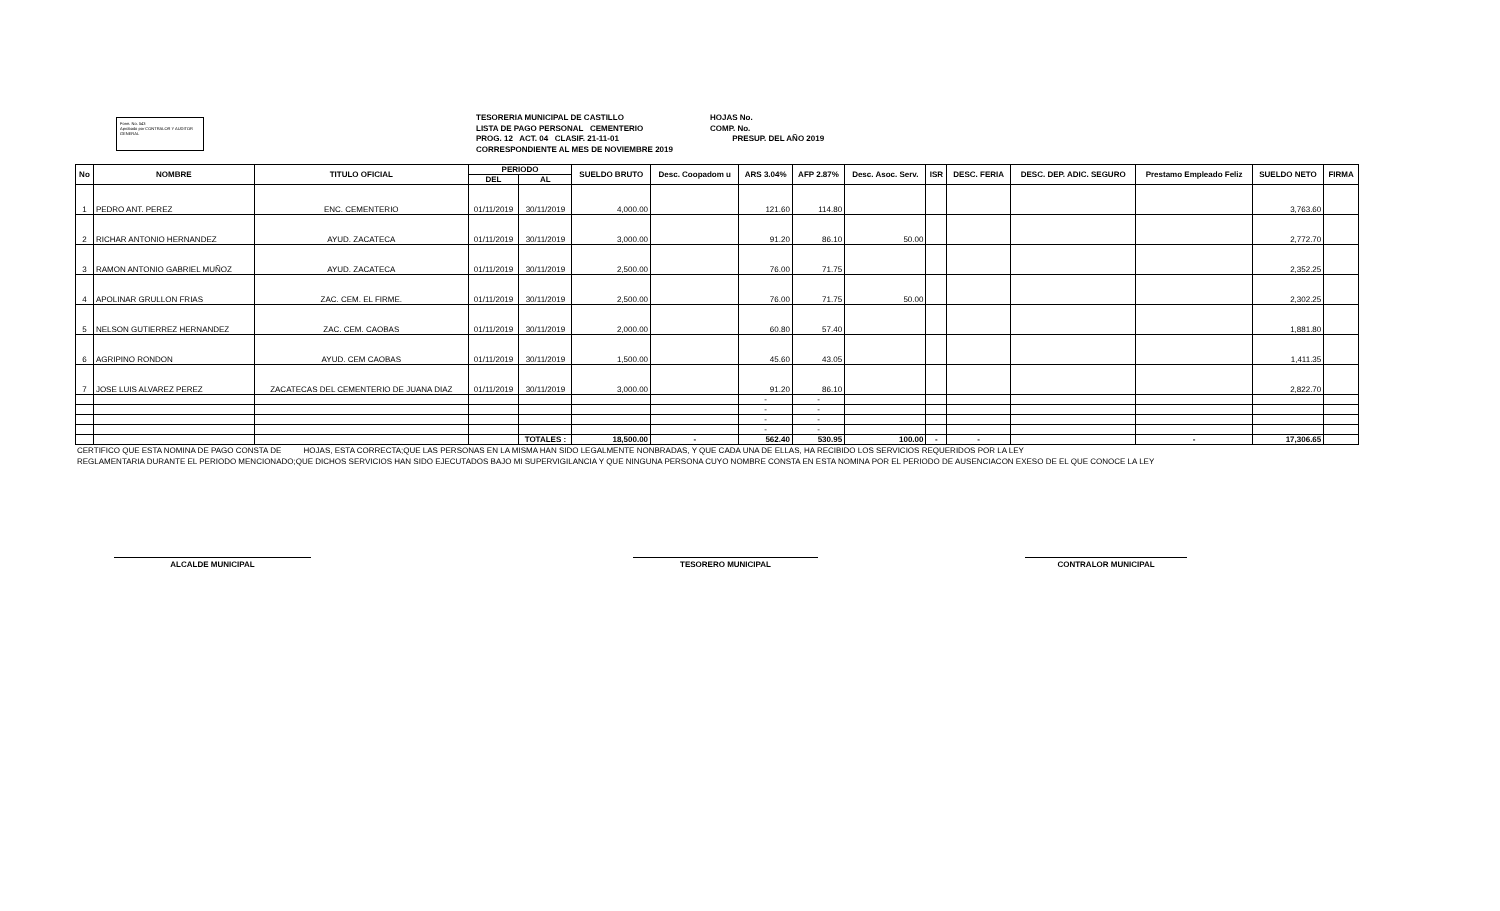Form. No. 543
Aprobado por CONTRALOR Y AUDITOR GENERAL
TESORERIA MUNICIPAL DE CASTILLO
LISTA DE PAGO PERSONAL CEMENTERIO
PROG. 12 ACT. 04 CLASIF. 21-11-01
CORRESPONDIENTE AL MES DE NOVIEMBRE 2019
HOJAS No.
COMP. No.
PRESUP. DEL AÑO 2019
| No | NOMBRE | TITULO OFICIAL | PERIODO | | SUELDO BRUTO | Desc. Coopadom u | ARS 3.04% | AFP 2.87% | Desc. Asoc. Serv. | ISR | DESC. FERIA | DESC. DEP. ADIC. SEGURO | Prestamo Empleado Feliz | SUELDO NETO | FIRMA |
| --- | --- | --- | --- | --- | --- | --- | --- | --- | --- | --- | --- | --- | --- | --- | --- |
| | | | DEL | AL | | | | | | | | | | | |
| 1 | PEDRO ANT. PEREZ | ENC. CEMENTERIO | 01/11/2019 | 30/11/2019 | 4,000.00 | | 121.60 | 114.80 | | | | | | 3,763.60 | |
| 2 | RICHAR ANTONIO HERNANDEZ | AYUD. ZACATECA | 01/11/2019 | 30/11/2019 | 3,000.00 | | 91.20 | 86.10 | 50.00 | | | | | 2,772.70 | |
| 3 | RAMON ANTONIO GABRIEL MUÑOZ | AYUD. ZACATECA | 01/11/2019 | 30/11/2019 | 2,500.00 | | 76.00 | 71.75 | | | | | | 2,352.25 | |
| 4 | APOLINAR GRULLON FRIAS | ZAC. CEM. EL FIRME. | 01/11/2019 | 30/11/2019 | 2,500.00 | | 76.00 | 71.75 | 50.00 | | | | | 2,302.25 | |
| 5 | NELSON GUTIERREZ HERNANDEZ | ZAC. CEM. CAOBAS | 01/11/2019 | 30/11/2019 | 2,000.00 | | 60.80 | 57.40 | | | | | | 1,881.80 | |
| 6 | AGRIPINO RONDON | AYUD. CEM CAOBAS | 01/11/2019 | 30/11/2019 | 1,500.00 | | 45.60 | 43.05 | | | | | | 1,411.35 | |
| 7 | JOSE LUIS ALVAREZ PEREZ | ZACATECAS DEL CEMENTERIO DE JUANA DIAZ | 01/11/2019 | 30/11/2019 | 3,000.00 | | 91.20 | 86.10 | | | | | | 2,822.70 | |
| | | | | | | | - | - | | | | | | | |
| | | | | | | | - | - | | | | | | | |
| | | | | | | | - | - | | | | | | | |
| | | | | | | | - | - | | | | | | | |
| | | | | TOTALES : | 18,500.00 | - | 562.40 | 530.95 | 100.00 | - | - | | - | 17,306.65 | |
CERTIFICO QUE ESTA NOMINA DE PAGO CONSTA DE HOJAS, ESTA CORRECTA;QUE LAS PERSONAS EN LA MISMA HAN SIDO LEGALMENTE NONBRADAS, Y QUE CADA UNA DE ELLAS, HA RECIBIDO LOS SERVICIOS REQUERIDOS POR LA LEY
REGLAMENTARIA DURANTE EL PERIODO MENCIONADO;QUE DICHOS SERVICIOS HAN SIDO EJECUTADOS BAJO MI SUPERVIGILANCIA Y QUE NINGUNA PERSONA CUYO NOMBRE CONSTA EN ESTA NOMINA POR EL PERIODO DE AUSENCIACON EXESO DE EL QUE CONOCE LA LEY
ALCALDE MUNICIPAL TESORERO MUNICIPAL CONTRALOR MUNICIPAL